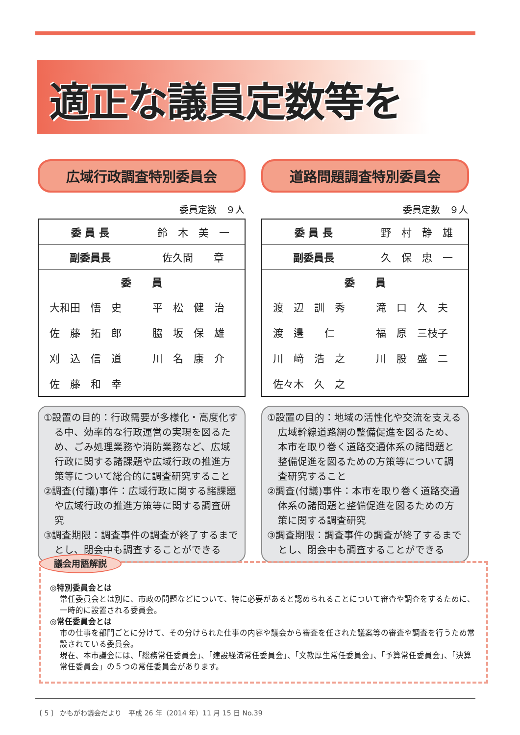適正な議員定数等を
広域行政調査特別委員会
委員定数　９人
| 委 員 長 | 鈴 木 美 一 |
| 副委員長 | 佐久間 章 |
| 委 員 | |
| 大和田 悟 史 | 平 松 健 治 |
| 佐 藤 拓 郎 | 脇 坂 保 雄 |
| 刈 込 信 道 | 川 名 康 介 |
| 佐 藤 和 幸 | |
①設置の目的：行政需要が多様化・高度化する中、効率的な行政運営の実現を図るため、ごみ処理業務や消防業務など、広域行政に関する諸課題や広域行政の推進方策等について総合的に調査研究すること
②調査(付議)事件：広域行政に関する諸課題や広域行政の推進方策等に関する調査研究
③調査期限：調査事件の調査が終了するまでとし、閉会中も調査することができる
道路問題調査特別委員会
委員定数　９人
| 委 員 長 | 野 村 静 雄 |
| 副委員長 | 久 保 忠 一 |
| 委 員 | |
| 渡 辺 訓 秀 | 滝 口 久 夫 |
| 渡 邉 仁 | 福 原 三枝子 |
| 川 﨑 浩 之 | 川 股 盛 二 |
| 佐々木 久 之 | |
①設置の目的：地域の活性化や交流を支える広域幹線道路網の整備促進を図るため、本市を取り巻く道路交通体系の諸問題と整備促進を図るための方策等について調査研究すること
②調査(付議)事件：本市を取り巻く道路交通体系の諸問題と整備促進を図るための方策に関する調査研究
③調査期限：調査事件の調査が終了するまでとし、閉会中も調査することができる
議会用語解説
◎特別委員会とは
常任委員会とは別に、市政の問題などについて、特に必要があると認められることについて審査や調査をするために、一時的に設置される委員会。
◎常任委員会とは
市の仕事を部門ごとに分けて、その分けられた仕事の内容や議会から審査を任された議案等の審査や調査を行うため常設されている委員会。
現在、本市議会には、「総務常任委員会」、「建設経済常任委員会」、「文教厚生常任委員会」、「予算常任委員会」、「決算常任委員会」の５つの常任委員会があります。
〔 5 〕 かもがわ議会だより　平成 26 年（2014 年）11 月 15 日 No.39